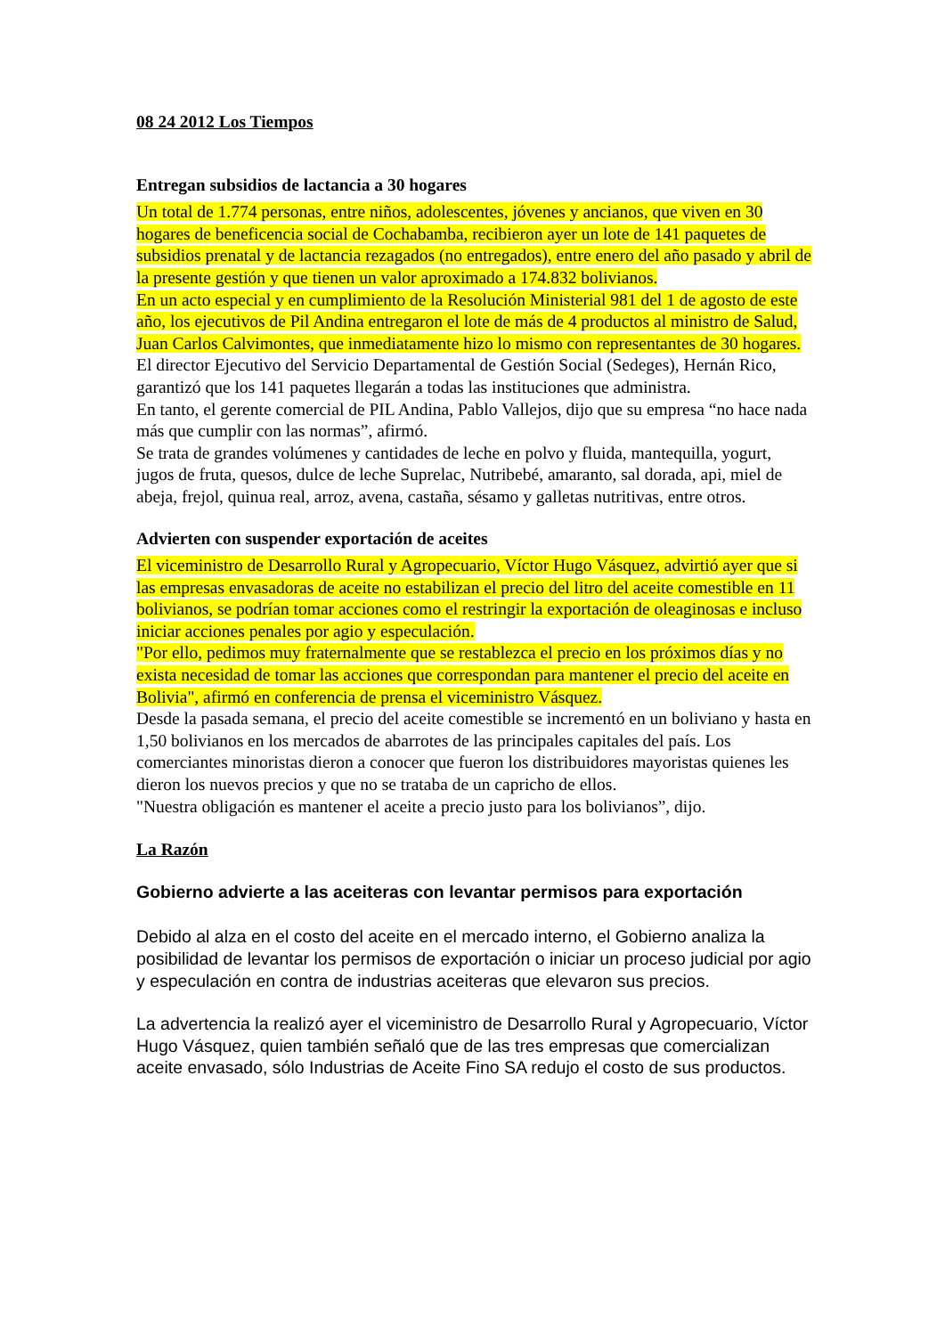08 24 2012 Los Tiempos
Entregan subsidios de lactancia a 30 hogares
Un total de 1.774 personas, entre niños, adolescentes, jóvenes y ancianos, que viven en 30 hogares de beneficencia social de Cochabamba, recibieron ayer un lote de 141 paquetes de subsidios prenatal y de lactancia rezagados (no entregados), entre enero del año pasado y abril de la presente gestión y que tienen un valor aproximado a 174.832 bolivianos.
En un acto especial y en cumplimiento de la Resolución Ministerial 981 del 1 de agosto de este año, los ejecutivos de Pil Andina entregaron el lote de más de 4 productos al ministro de Salud, Juan Carlos Calvimontes, que inmediatamente hizo lo mismo con representantes de 30 hogares.
El director Ejecutivo del Servicio Departamental de Gestión Social (Sedeges), Hernán Rico, garantizó que los 141 paquetes llegarán a todas las instituciones que administra.
En tanto, el gerente comercial de PIL Andina, Pablo Vallejos, dijo que su empresa “no hace nada más que cumplir con las normas”, afirmó.
Se trata de grandes volúmenes y cantidades de leche en polvo y fluida, mantequilla, yogurt, jugos de fruta, quesos, dulce de leche Suprelac, Nutribebé, amaranto, sal dorada, api, miel de abeja, frejol, quinua real, arroz, avena, castaña, sésamo y galletas nutritivas, entre otros.
Advierten con suspender exportación de aceites
El viceministro de Desarrollo Rural y Agropecuario, Víctor Hugo Vásquez, advirtió ayer que si las empresas envasadoras de aceite no estabilizan el precio del litro del aceite comestible en 11 bolivianos, se podrían tomar acciones como el restringir la exportación de oleaginosas e incluso iniciar acciones penales por agio y especulación.
"Por ello, pedimos muy fraternalmente que se restablezca el precio en los próximos días y no exista necesidad de tomar las acciones que correspondan para mantener el precio del aceite en Bolivia", afirmó en conferencia de prensa el viceministro Vásquez.
Desde la pasada semana, el precio del aceite comestible se incrementó en un boliviano y hasta en 1,50 bolivianos en los mercados de abarrotes de las principales capitales del país. Los comerciantes minoristas dieron a conocer que fueron los distribuidores mayoristas quienes les dieron los nuevos precios y que no se trataba de un capricho de ellos.
"Nuestra obligación es mantener el aceite a precio justo para los bolivianos”, dijo.
La Razón
Gobierno advierte a las aceiteras con levantar permisos para exportación
Debido al alza en el costo del aceite en el mercado interno, el Gobierno analiza la posibilidad de levantar los permisos de exportación o iniciar un proceso judicial por agio y especulación en contra de industrias aceiteras que elevaron sus precios.
La advertencia la realizó ayer el viceministro de Desarrollo Rural y Agropecuario, Víctor Hugo Vásquez, quien también señaló que de las tres empresas que comercializan aceite envasado, sólo Industrias de Aceite Fino SA redujo el costo de sus productos.